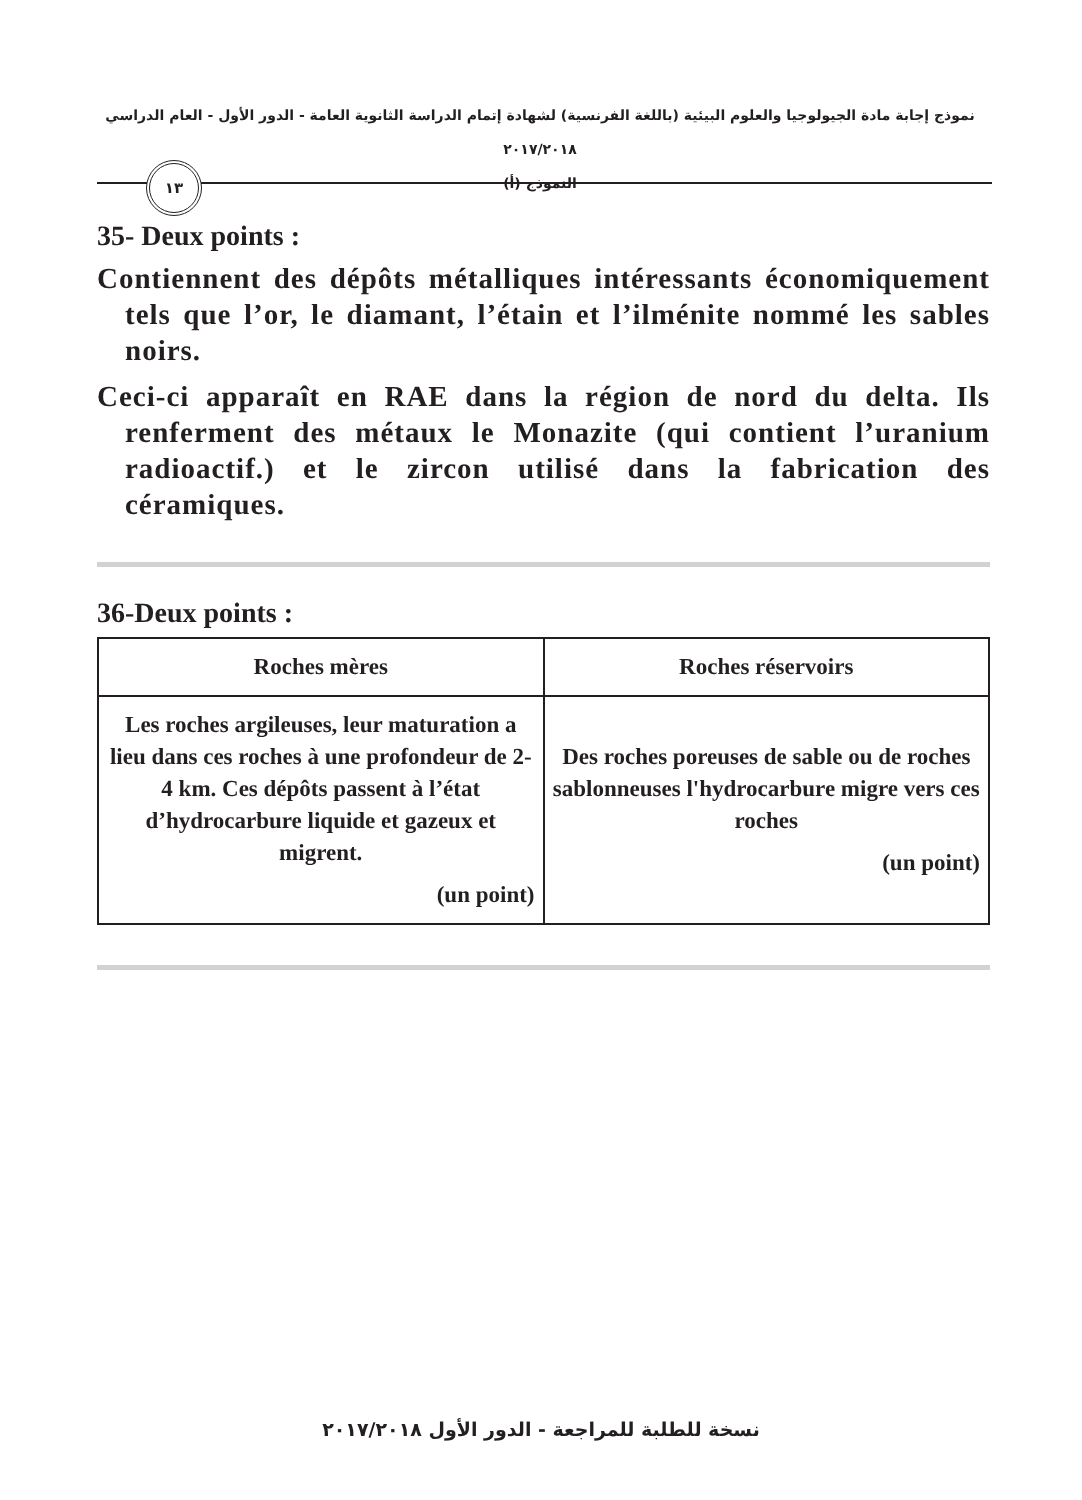نموذج إجابة مادة الجيولوجيا والعلوم البيئية (باللغة الفرنسية) لشهادة إتمام الدراسة الثانوية العامة - الدور الأول - العام الدراسي ٢٠١٧/٢٠١٨
النموذج (أ)
١٣
35- Deux points :
Contiennent des dépôts métalliques intéressants économiquement tels que l’or, le diamant, l’étain et l’ilménite nommé les sables noirs.
Ceci-ci apparaît en RAE dans la région de nord du delta. Ils renferment des métaux le Monazite (qui contient l’uranium radioactif.) et le zircon utilisé dans la fabrication des céramiques.
36-Deux points :
| Roches mères | Roches réservoirs |
| --- | --- |
| Les roches argileuses, leur maturation a lieu dans ces roches à une profondeur de 2-4 km. Ces dépôts passent à l’état d’hydrocarbure liquide et gazeux et migrent. (un point) | Des roches poreuses de sable ou de roches sablonneuses l'hydrocarbure migre vers ces roches (un point) |
نسخة للطلبة للمراجعة - الدور الأول ٢٠١٧/٢٠١٨